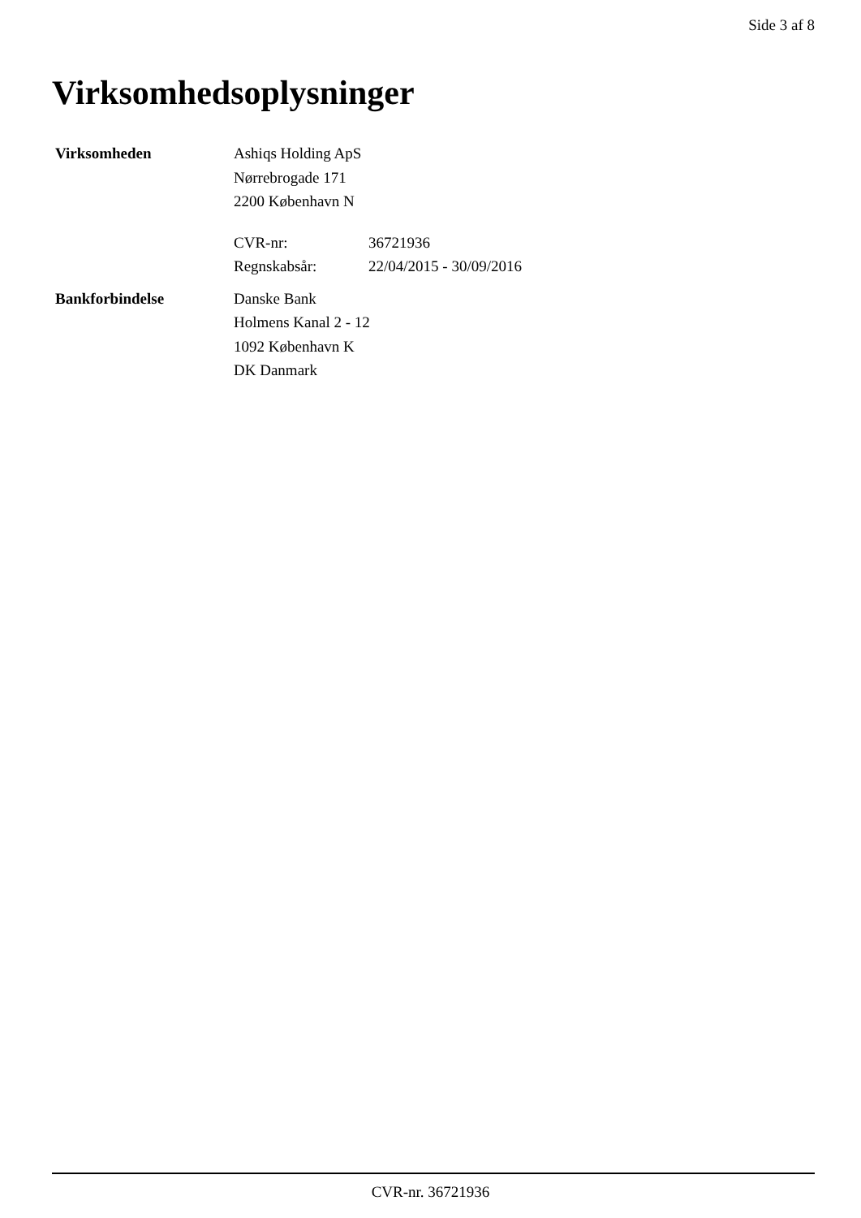Side 3 af 8
Virksomhedsoplysninger
Virksomheden Ashiqs Holding ApS
Nørrebrogade 171
2200 København N
CVR-nr: 36721936
Regnskabsår: 22/04/2015 - 30/09/2016
Bankforbindelse Danske Bank
Holmens Kanal 2 - 12
1092 København K
DK Danmark
CVR-nr. 36721936